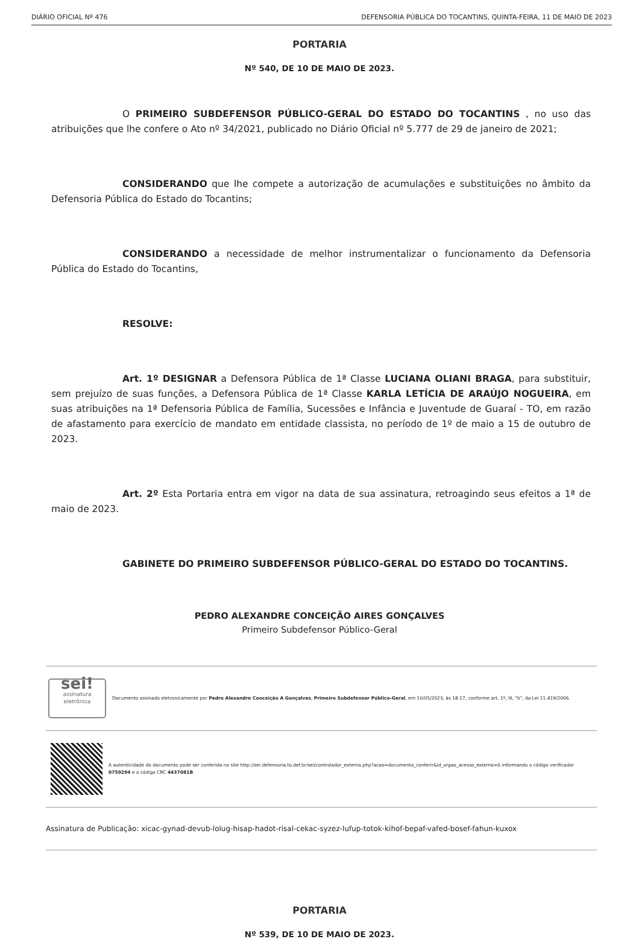DIÁRIO OFICIAL Nº 476 DEFENSORIA PÚBLICA DO TOCANTINS, QUINTA-FEIRA, 11 DE MAIO DE 2023
PORTARIA
Nº 540, DE 10 DE MAIO DE 2023.
O PRIMEIRO SUBDEFENSOR PÚBLICO-GERAL DO ESTADO DO TOCANTINS , no uso das atribuições que lhe confere o Ato nº 34/2021, publicado no Diário Oficial nº 5.777 de 29 de janeiro de 2021;
CONSIDERANDO que lhe compete a autorização de acumulações e substituições no âmbito da Defensoria Pública do Estado do Tocantins;
CONSIDERANDO a necessidade de melhor instrumentalizar o funcionamento da Defensoria Pública do Estado do Tocantins,
RESOLVE:
Art. 1º DESIGNAR a Defensora Pública de 1ª Classe LUCIANA OLIANI BRAGA, para substituir, sem prejuízo de suas funções, a Defensora Pública de 1ª Classe KARLA LETÍCIA DE ARAÚJO NOGUEIRA, em suas atribuições na 1ª Defensoria Pública de Família, Sucessões e Infância e Juventude de Guaraí - TO, em razão de afastamento para exercício de mandato em entidade classista, no período de 1º de maio a 15 de outubro de 2023.
Art. 2º Esta Portaria entra em vigor na data de sua assinatura, retroagindo seus efeitos a 1ª de maio de 2023.
GABINETE DO PRIMEIRO SUBDEFENSOR PÚBLICO-GERAL DO ESTADO DO TOCANTINS.
PEDRO ALEXANDRE CONCEIÇÃO AIRES GONÇALVES
Primeiro Subdefensor Público-Geral
sei!
assinatura eletrônica
Documento assinado eletronicamente por Pedro Alexandre Conceição A Gonçalves, Primeiro Subdefensor Público-Geral, em 10/05/2023, às 18:17, conforme art. 1º, III, "b", da Lei 11.419/2006.
A autenticidade do documento pode ser conferida no site http://sei.defensoria.to.def.br/sei/controlador_externo.php?acao=documento_conferir&id_orgao_acesso_externo=0 informando o código verificador 0759294 e o código CRC 4437081B.
Assinatura de Publicação: xicac-gynad-devub-lolug-hisap-hadot-risal-cekac-syzez-lufup-totok-kihof-bepaf-vafed-bosef-fahun-kuxox
PORTARIA
Nº 539, DE 10 DE MAIO DE 2023.